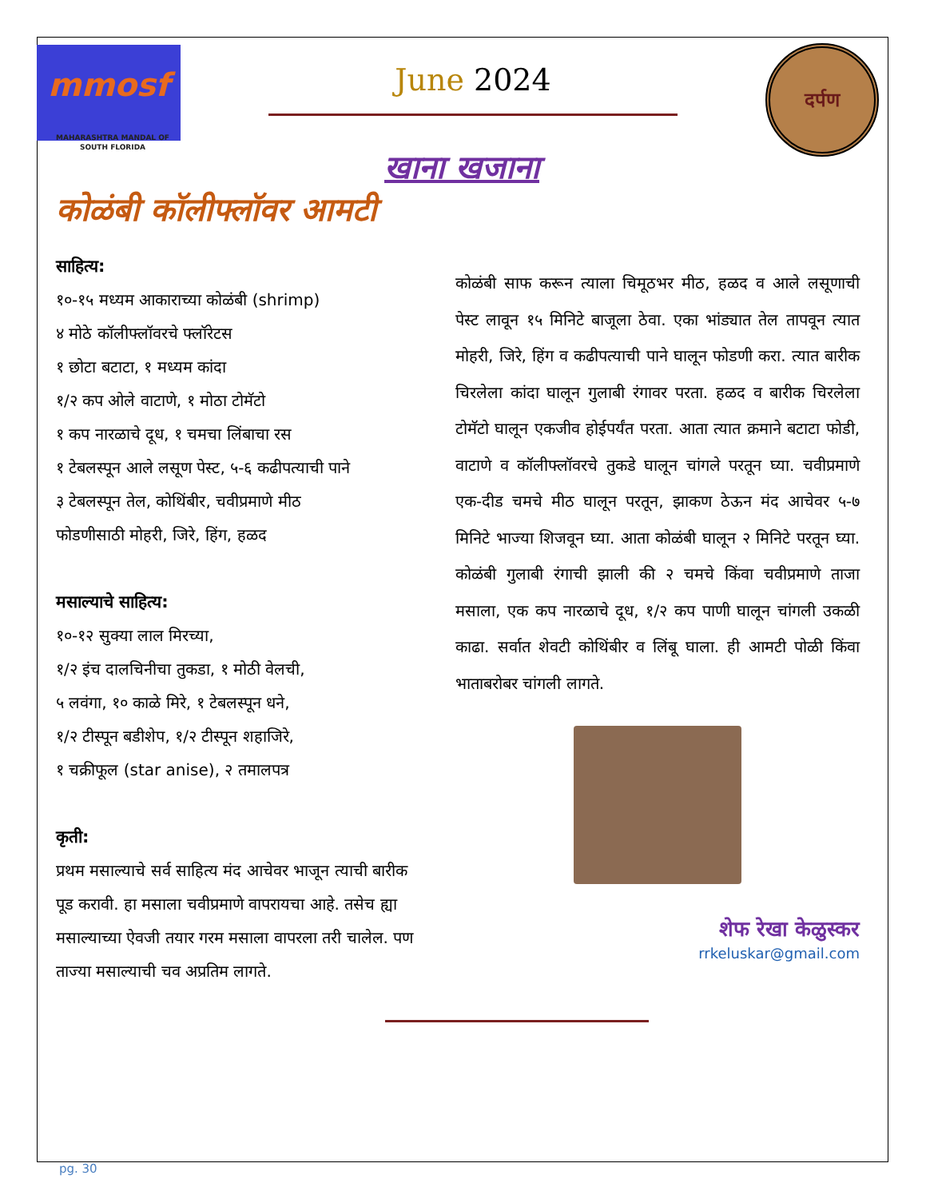mmosf
MAHARASHTRA MANDAL OF SOUTH FLORIDA
June 2024
दर्पण
खाना खजाना
कोळंबी कॉलीफ्लॉवर आमटी
साहित्य:
१०-१५ मध्यम आकाराच्या कोळंबी (shrimp)
४ मोठे कॉलीफ्लॉवरचे फ्लॉरेटस
१ छोटा बटाटा, १ मध्यम कांदा
१/२ कप ओले वाटाणे, १ मोठा टोमॅटो
१ कप नारळाचे दूध, १ चमचा लिंबाचा रस
१ टेबलस्पून आले लसूण पेस्ट, ५-६ कढीपत्याची पाने
३ टेबलस्पून तेल, कोथिंबीर, चवीप्रमाणे मीठ
फोडणीसाठी मोहरी, जिरे, हिंग, हळद
मसाल्याचे साहित्य:
१०-१२ सुक्या लाल मिरच्या,
१/२ इंच दालचिनीचा तुकडा, १ मोठी वेलची,
५ लवंगा, १० काळे मिरे, १ टेबलस्पून धने,
१/२ टीस्पून बडीशेप, १/२ टीस्पून शहाजिरे,
१ चक्रीफूल (star anise), २ तमालपत्र
कृती:
प्रथम मसाल्याचे सर्व साहित्य मंद आचेवर भाजून त्याची बारीक पूड करावी. हा मसाला चवीप्रमाणे वापरायचा आहे. तसेच ह्या मसाल्याच्या ऐवजी तयार गरम मसाला वापरला तरी चालेल. पण ताज्या मसाल्याची चव अप्रतिम लागते.
कोळंबी साफ करून त्याला चिमूठभर मीठ, हळद व आले लसूणाची पेस्ट लावून १५ मिनिटे बाजूला ठेवा. एका भांड्यात तेल तापवून त्यात मोहरी, जिरे, हिंग व कढीपत्याची पाने घालून फोडणी करा. त्यात बारीक चिरलेला कांदा घालून गुलाबी रंगावर परता. हळद व बारीक चिरलेला टोमॅटो घालून एकजीव होईपर्यंत परता. आता त्यात क्रमाने बटाटा फोडी, वाटाणे व कॉलीफ्लॉवरचे तुकडे घालून चांगले परतून घ्या. चवीप्रमाणे एक-दीड चमचे मीठ घालून परतून, झाकण ठेऊन मंद आचेवर ५-७ मिनिटे भाज्या शिजवून घ्या. आता कोळंबी घालून २ मिनिटे परतून घ्या. कोळंबी गुलाबी रंगाची झाली की २ चमचे किंवा चवीप्रमाणे ताजा मसाला, एक कप नारळाचे दूध, १/२ कप पाणी घालून चांगली उकळी काढा. सर्वात शेवटी कोथिंबीर व लिंबू घाला. ही आमटी पोळी किंवा भाताबरोबर चांगली लागते.
शेफ रेखा केळुस्कर
rrkeluskar@gmail.com
pg. 30